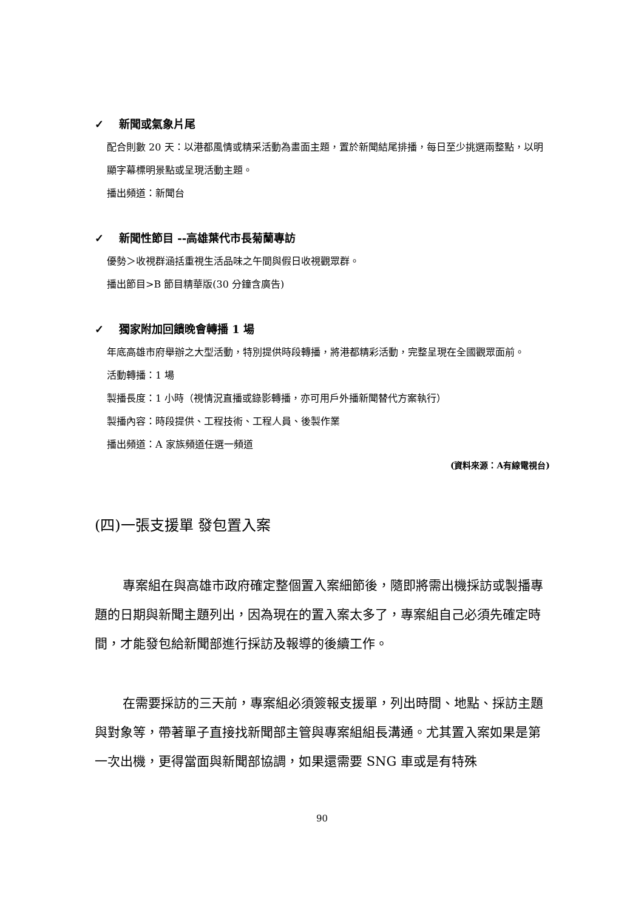✓ 新聞或氣象片尾
配合則數 20 天：以港都風情或精采活動為畫面主題，置於新聞結尾排播，每日至少挑選兩整點，以明顯字幕標明景點或呈現活動主題。
播出頻道：新聞台
✓ 新聞性節目 --高雄葉代市長菊蘭專訪
優勢＞收視群涵括重視生活品味之午間與假日收視觀眾群。
播出節目>B 節目精華版(30 分鐘含廣告)
✓ 獨家附加回饋晚會轉播 1 場
年底高雄市府舉辦之大型活動，特別提供時段轉播，將港都精彩活動，完整呈現在全國觀眾面前。
活動轉播：1 場
製播長度：1 小時（視情況直播或錄影轉播，亦可用戶外播新聞替代方案執行）
製播內容：時段提供、工程技術、工程人員、後製作業
播出頻道：A 家族頻道任選一頻道
(資料來源：A有線電視台)
(四)一張支援單 發包置入案
專案組在與高雄市政府確定整個置入案細節後，隨即將需出機採訪或製播專題的日期與新聞主題列出，因為現在的置入案太多了，專案組自己必須先確定時間，才能發包給新聞部進行採訪及報導的後續工作。
在需要採訪的三天前，專案組必須簽報支援單，列出時間、地點、採訪主題與對象等，帶著單子直接找新聞部主管與專案組組長溝通。尤其置入案如果是第一次出機，更得當面與新聞部協調，如果還需要 SNG 車或是有特殊
90